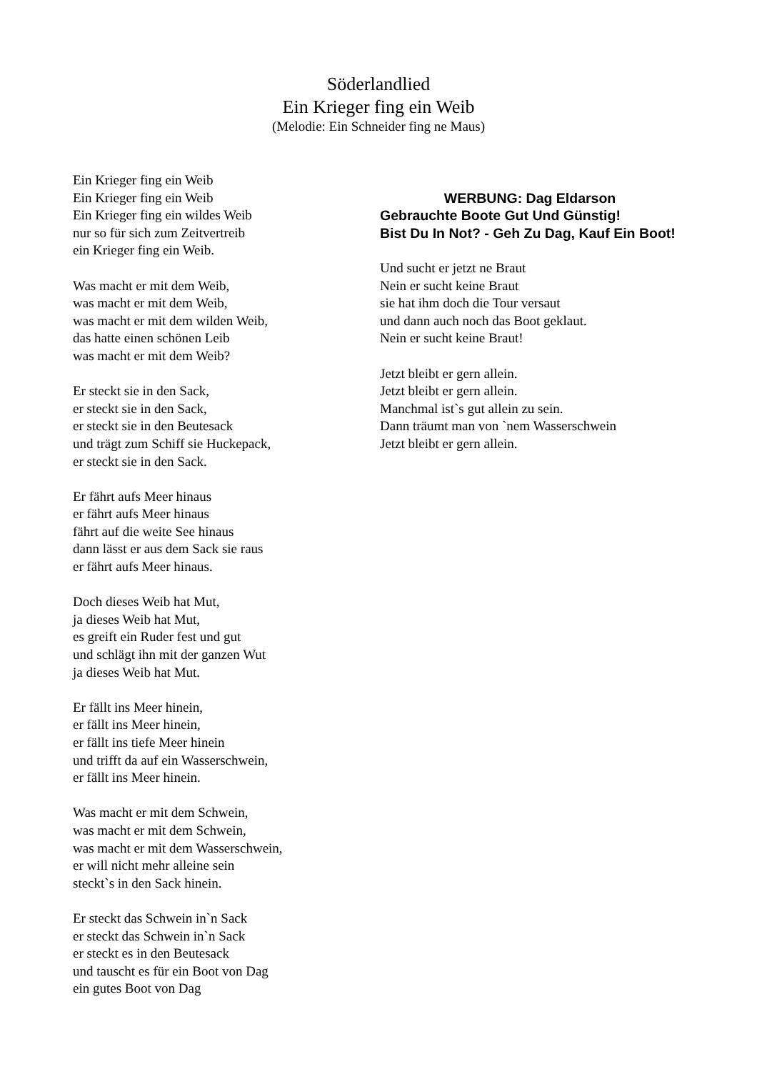Söderlandlied
Ein Krieger fing ein Weib
(Melodie: Ein Schneider fing ne Maus)
Ein Krieger fing ein Weib
Ein Krieger fing ein Weib
Ein Krieger fing ein wildes Weib
nur so für sich zum Zeitvertreib
ein Krieger fing ein Weib.
Was macht er mit dem Weib,
was macht er mit dem Weib,
was macht er mit dem wilden Weib,
das hatte einen schönen Leib
was macht er mit dem Weib?
Er steckt sie in den Sack,
er steckt sie in den Sack,
er steckt sie in den Beutesack
und trägt zum Schiff sie Huckepack,
er steckt sie in den Sack.
Er fährt aufs Meer hinaus
er fährt aufs Meer hinaus
fährt auf die weite See hinaus
dann lässt er aus dem Sack sie raus
er fährt aufs Meer hinaus.
Doch dieses Weib hat Mut,
ja dieses Weib hat Mut,
es greift ein Ruder fest und gut
und schlägt ihn mit der ganzen Wut
ja dieses Weib hat Mut.
Er fällt ins Meer hinein,
er fällt ins Meer hinein,
er fällt ins tiefe Meer hinein
und trifft da auf ein Wasserschwein,
er fällt ins Meer hinein.
Was macht er mit dem Schwein,
was macht er mit dem Schwein,
was macht er mit dem Wasserschwein,
er will nicht mehr alleine sein
steckt`s in den Sack hinein.
Er steckt das Schwein in`n Sack
er steckt das Schwein in`n Sack
er steckt es in den Beutesack
und tauscht es für ein Boot von Dag
ein gutes Boot von Dag
WERBUNG: Dag Eldarson
Gebrauchte Boote Gut Und Günstig!
Bist Du In Not? - Geh Zu Dag, Kauf Ein Boot!
Und sucht er jetzt ne Braut
Nein er sucht keine Braut
sie hat ihm doch die Tour versaut
und dann auch noch das Boot geklaut.
Nein er sucht keine Braut!
Jetzt bleibt er gern allein.
Jetzt bleibt er gern allein.
Manchmal ist`s gut allein zu sein.
Dann träumt man von `nem Wasserschwein
Jetzt bleibt er gern allein.